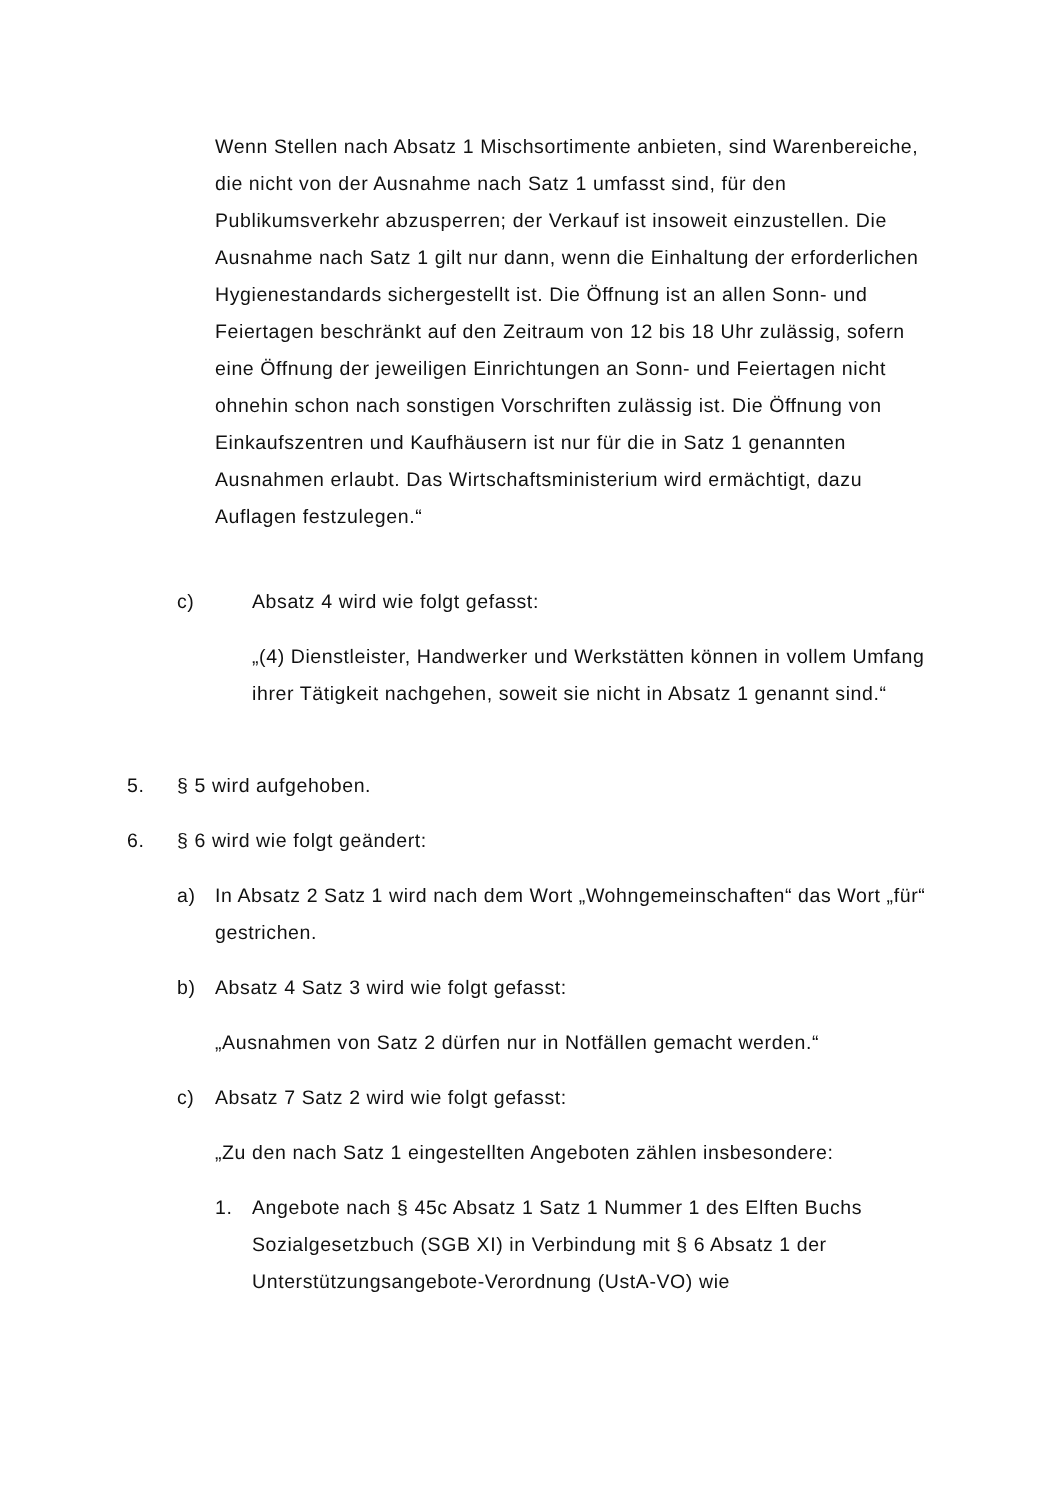Wenn Stellen nach Absatz 1 Mischsortimente anbieten, sind Warenbereiche, die nicht von der Ausnahme nach Satz 1 umfasst sind, für den Publikumsverkehr abzusperren; der Verkauf ist insoweit einzustellen. Die Ausnahme nach Satz 1 gilt nur dann, wenn die Einhaltung der erforderlichen Hygienestandards sichergestellt ist. Die Öffnung ist an allen Sonn- und Feiertagen beschränkt auf den Zeitraum von 12 bis 18 Uhr zulässig, sofern eine Öffnung der jeweiligen Einrichtungen an Sonn- und Feiertagen nicht ohnehin schon nach sonstigen Vorschriften zulässig ist. Die Öffnung von Einkaufszentren und Kaufhäusern ist nur für die in Satz 1 genannten Ausnahmen erlaubt. Das Wirtschaftsministerium wird ermächtigt, dazu Auflagen festzulegen.“
c) Absatz 4 wird wie folgt gefasst:
„(4) Dienstleister, Handwerker und Werkstätten können in vollem Umfang ihrer Tätigkeit nachgehen, soweit sie nicht in Absatz 1 genannt sind.“
5. § 5 wird aufgehoben.
6. § 6 wird wie folgt geändert:
a) In Absatz 2 Satz 1 wird nach dem Wort „Wohngemeinschaften“ das Wort „für“ gestrichen.
b) Absatz 4 Satz 3 wird wie folgt gefasst:
„Ausnahmen von Satz 2 dürfen nur in Notfällen gemacht werden.“
c) Absatz 7 Satz 2 wird wie folgt gefasst:
„Zu den nach Satz 1 eingestellten Angeboten zählen insbesondere:
1. Angebote nach § 45c Absatz 1 Satz 1 Nummer 1 des Elften Buchs Sozialgesetzbuch (SGB XI) in Verbindung mit § 6 Absatz 1 der Unterstützungsangebote-Verordnung (UstA-VO) wie